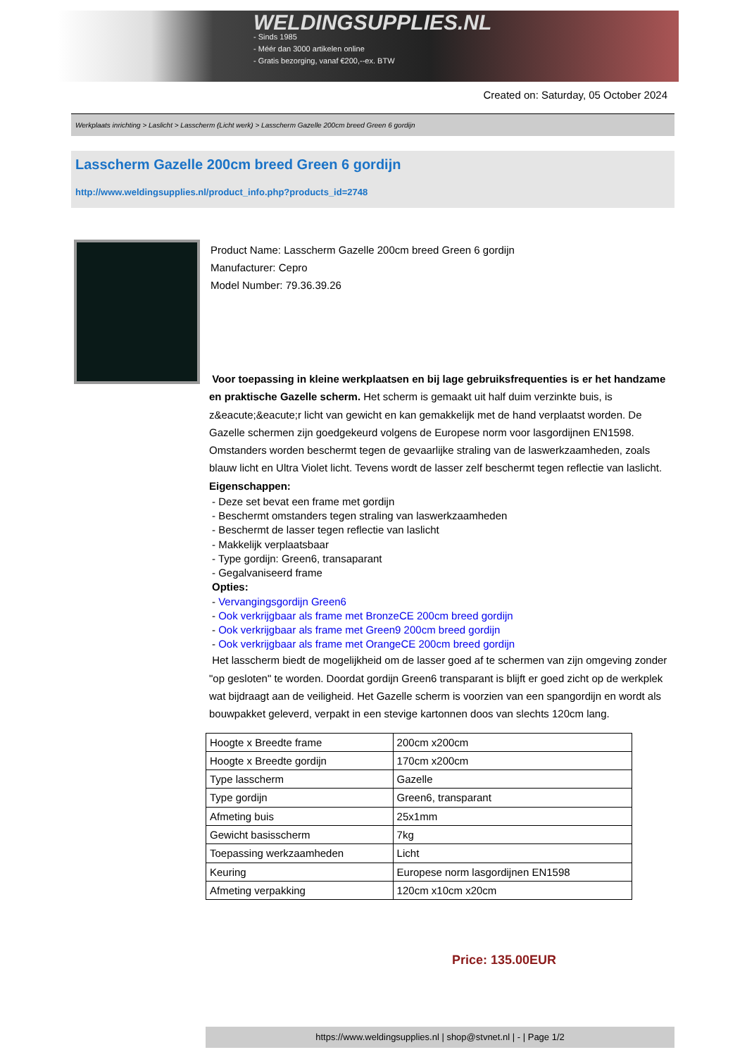WELDINGSUPPLIES.NL
- Sinds 1985
- Méér dan 3000 artikelen online
- Gratis bezorging, vanaf €200,--ex. BTW
Created on: Saturday, 05 October 2024
Werkplaats inrichting > Laslicht > Lasscherm (Licht werk) > Lasscherm Gazelle 200cm breed Green 6 gordijn
Lasscherm Gazelle 200cm breed Green 6 gordijn
http://www.weldingsupplies.nl/product_info.php?products_id=2748
Product Name: Lasscherm Gazelle 200cm breed Green 6 gordijn
Manufacturer: Cepro
Model Number: 79.36.39.26
Voor toepassing in kleine werkplaatsen en bij lage gebruiksfrequenties is er het handzame en praktische Gazelle scherm. Het scherm is gemaakt uit half duim verzinkte buis, is z&eacute;&eacute;r licht van gewicht en kan gemakkelijk met de hand verplaatst worden. De Gazelle schermen zijn goedgekeurd volgens de Europese norm voor lasgordijnen EN1598. Omstanders worden beschermt tegen de gevaarlijke straling van de laswerkzaamheden, zoals blauw licht en Ultra Violet licht. Tevens wordt de lasser zelf beschermt tegen reflectie van laslicht. Eigenschappen:
- Deze set bevat een frame met gordijn
- Beschermt omstanders tegen straling van laswerkzaamheden
- Beschermt de lasser tegen reflectie van laslicht
- Makkelijk verplaatsbaar
- Type gordijn: Green6, transaparant
- Gegalvaniseerd frame
Opties:
- Vervangingsgordijn Green6
- Ook verkrijgbaar als frame met BronzeCE 200cm breed gordijn
- Ook verkrijgbaar als frame met Green9 200cm breed gordijn
- Ook verkrijgbaar als frame met OrangeCE 200cm breed gordijn
Het lasscherm biedt de mogelijkheid om de lasser goed af te schermen van zijn omgeving zonder "op gesloten" te worden. Doordat gordijn Green6 transparant is blijft er goed zicht op de werkplek wat bijdraagt aan de veiligheid. Het Gazelle scherm is voorzien van een spangordijn en wordt als bouwpakket geleverd, verpakt in een stevige kartonnen doos van slechts 120cm lang.
| Hoogte x Breedte frame | 200cm x200cm |
| Hoogte x Breedte gordijn | 170cm x200cm |
| Type lasscherm | Gazelle |
| Type gordijn | Green6, transparant |
| Afmeting buis | 25x1mm |
| Gewicht basisscherm | 7kg |
| Toepassing werkzaamheden | Licht |
| Keuring | Europese norm lasgordijnen EN1598 |
| Afmeting verpakking | 120cm x10cm x20cm |
Price: 135.00EUR
https://www.weldingsupplies.nl | shop@stvnet.nl | - | Page 1/2